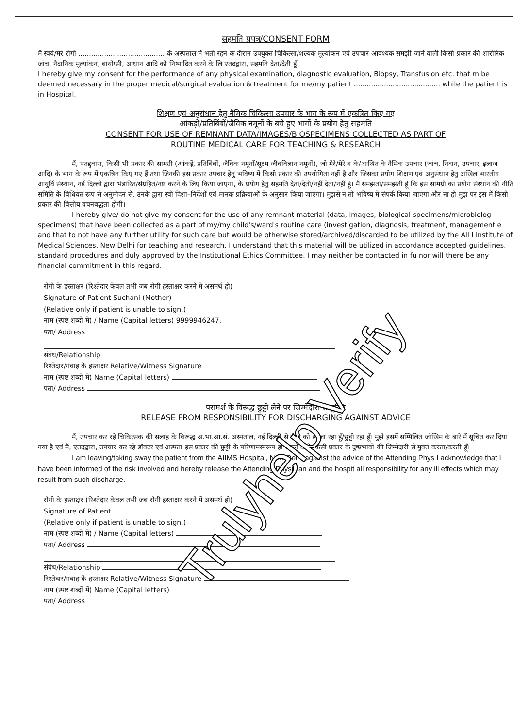सहमति प्रपत्र/CONSENT FORM
मैं स्वयं/मेरे रोगी ........................................ के अस्पताल में भर्ती रहने के दौरान उपयुक्त चिकित्सा/शल्यक मूल्यांकन एवं उपचार आवश्यक समझी जाने वाली किसी प्रकार की शारीरिक जांच, नैदानिक मूल्यांकन, बायोप्सी, आधान आदि को निष्पादित करने के लि एतदद्वारा, सहमति देता/देती हूँ।
I hereby give my consent for the performance of any physical examination, diagnostic evaluation, Biopsy, Transfusion etc. that m be deemed necessary in the proper medical/surgical evaluation & treatment for me/my patient ........................................ while the patient is in Hospital.
शिक्षण एवं अनुसंधान हेतु नैमिक चिकित्सा उपचार के भाग के रूप में एकत्रित किए गए
आंकड़ों/प्रतिबिंबों/जैविक नमूनों के बचे हुए भागों के प्रयोग हेतु सहमति
CONSENT FOR USE OF REMNANT DATA/IMAGES/BIOSPECIMENS COLLECTED AS PART OF
ROUTINE MEDICAL CARE FOR TEACHING & RESEARCH
मैं, एतद्द्वारा, किसी भी प्रकार की सामग्री (आंकड़ें, प्रतिबिंबों, जैविक नमूनों/सूक्ष्म जीवविज्ञान नमूनों), जो मेरे/मेरे ब के/आश्रित के नैमिक उपचार (जांच, निदान, उपचार, इलाज आदि) के भाग के रूप में एकत्रित किए गए हैं तथा जिनकी इस प्रकार उपचार हेतु भविष्य में किसी प्रकार की उपयोगिता नहीं है और जिसका प्रयोग शिक्षण एवं अनुसंधान हेतु अखिल भारतीय आयुर्वि संस्थान, नई दिल्ली द्वारा भंडारित/संग्रहित/नष्ट करने के लिए किया जाएगा, के प्रयोग हेतु सहमति देता/देती/नहीं देता/नहीं हूं। मैं समझता/समझती हूं कि इस सामग्री का प्रयोग संस्थान की नीति समिति के विधिवत रूप से अनुमोदन से, उनके द्वारा स्वी दिशा–निर्देशों एवं मानक प्रक्रियाओं के अनुसार किया जाएगा। मुझसे न तो भविष्य में संपर्क किया जाएगा और ना ही मुझ पर इस में किसी प्रकार की वित्तीय वचनबद्धता होगी।
I hereby give/ do not give my consent for the use of any remnant material (data, images, biological specimens/microbiolog specimens) that have been collected as a part of my/my child's/ward's routine care (investigation, diagnosis, treatment, management e and that to not have any further utility for such care but would be otherwise stored/archived/discarded to be utilized by the All I Institute of Medical Sciences, New Delhi for teaching and research. I understand that this material will be utilized in accordance accepted guidelines, standard procedures and duly approved by the Institutional Ethics Committee. I may neither be contacted in fu nor will there be any financial commitment in this regard.
रोगी के हस्ताक्षर (रिश्तेदार केवल तभी जब रोगी हस्ताक्षर करने में असमर्थ हो)
Signature of Patient Suchani (Mother)
(Relative only if patient is unable to sign.)
नाम (स्पष्ट शब्दों में) / Name (Capital letters) 9999946247.
पता/ Address
संबंध/Relationship
रिश्तेदार/गवाह के हस्ताक्षर Relative/Witness Signature
नाम (स्पष्ट शब्दों में) Name (Capital letters)
पता/ Address
परामर्श के विरूद्ध छुट्टी लेने पर जिम्मेदारी से मुक्ति
RELEASE FROM RESPONSIBILITY FOR DISCHARGING AGAINST ADVICE
मैं, उपचार कर रहे चिकित्सक की सलाह के विरूद्ध अ.भा.आ.सं. अस्पताल, नई दिल्ली से रोगी को ले जा रहा हूँ/छुट्टी रहा हूँ। मुझे इसमें सम्मिलित जोखिम के बारे में सूचित कर दिया गया है एवं मैं, एतदद्वारा, उपचार कर रहे डॉक्टर एवं अस्पता इस प्रकार की छुट्टी के परिणामस्परूप हो सकने वाले किसी प्रकार के दुष्प्रभावों की जिम्मेदारी से मुक्त करता/करती हूँ।
I am leaving/taking sway the patient from the AIIMS Hospital, New Delhi against the advice of the Attending Phys I acknowledge that I have been informed of the risk involved and hereby release the Attending Physician and the hospit all responsibility for any ill effects which may result from such discharge.
रोगी के हस्ताक्षर (रिश्तेदार केवल तभी जब रोगी हस्ताक्षर करने में असमर्थ हो)
Signature of Patient
(Relative only if patient is unable to sign.)
नाम (स्पष्ट शब्दों में) / Name (Capital letters)
पता/ Address
संबंध/Relationship
रिश्तेदार/गवाह के हस्ताक्षर Relative/Witness Signature
नाम (स्पष्ट शब्दों में) Name (Capital letters)
पता/ Address
Trulyhelp Verify